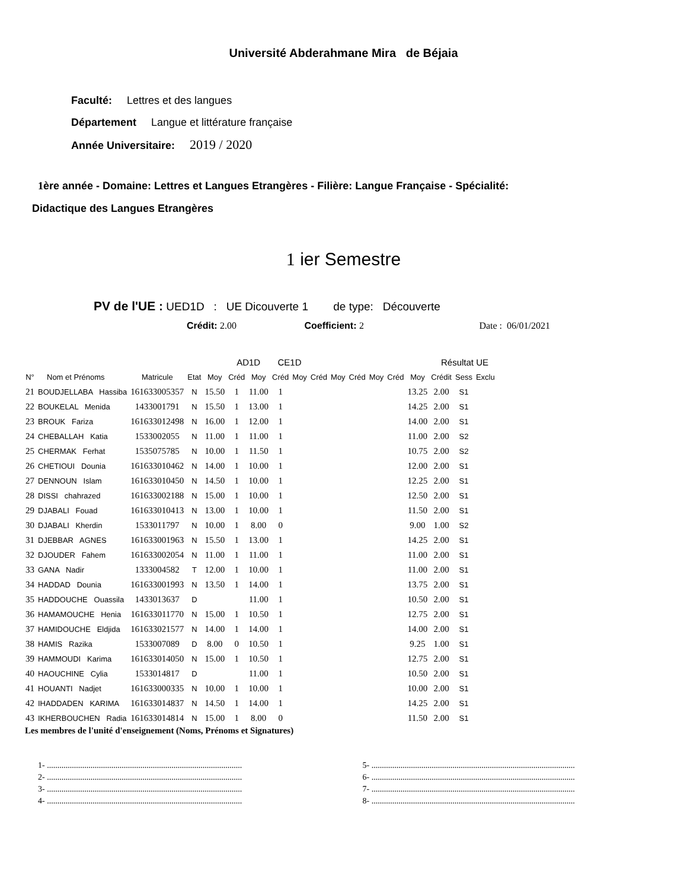Université Abderahmane Mira de Béjaia
Faculté: Lettres et des langues
Département Langue et littérature française
Année Universitaire: 2019 / 2020
1ère année - Domaine: Lettres et Langues Etrangères - Filière: Langue Française - Spécialité:
Didactique des Langues Etrangères
1 ier Semestre
PV de l'UE : UED1D : UE Dicouverte 1 de type: Découverte
Crédit: 2.00 Coefficient: 2 Date : 06/01/2021
| | | | | | AD1D | | CE1D | | | | | | | | Résultat UE | | | |
| --- | --- | --- | --- | --- | --- | --- | --- | --- | --- | --- | --- | --- | --- | --- | --- | --- | --- | --- |
| N° | Nom et Prénoms | Matricule | Etat | Moy | Créd | Moy | Créd | Moy | Créd | Moy | Créd | Moy | Créd | Moy | Crédit | Sess | Exclu | |
| 21 | BOUDJELLABA Hassiba | 161633005357 | N | 15.50 | 1 | 11.00 | 1 | | | | | | | 13.25 | 2.00 | S1 | | |
| 22 | BOUKELAL Menida | 1433001791 | N | 15.50 | 1 | 13.00 | 1 | | | | | | | 14.25 | 2.00 | S1 | | |
| 23 | BROUK Fariza | 161633012498 | N | 16.00 | 1 | 12.00 | 1 | | | | | | | 14.00 | 2.00 | S1 | | |
| 24 | CHEBALLAH Katia | 1533002055 | N | 11.00 | 1 | 11.00 | 1 | | | | | | | 11.00 | 2.00 | S2 | | |
| 25 | CHERMAK Ferhat | 1535075785 | N | 10.00 | 1 | 11.50 | 1 | | | | | | | 10.75 | 2.00 | S2 | | |
| 26 | CHETIOUI Dounia | 161633010462 | N | 14.00 | 1 | 10.00 | 1 | | | | | | | 12.00 | 2.00 | S1 | | |
| 27 | DENNOUN Islam | 161633010450 | N | 14.50 | 1 | 10.00 | 1 | | | | | | | 12.25 | 2.00 | S1 | | |
| 28 | DISSI chahrazed | 161633002188 | N | 15.00 | 1 | 10.00 | 1 | | | | | | | 12.50 | 2.00 | S1 | | |
| 29 | DJABALI Fouad | 161633010413 | N | 13.00 | 1 | 10.00 | 1 | | | | | | | 11.50 | 2.00 | S1 | | |
| 30 | DJABALI Kherdin | 1533011797 | N | 10.00 | 1 | 8.00 | 0 | | | | | | | 9.00 | 1.00 | S2 | | |
| 31 | DJEBBAR AGNES | 161633001963 | N | 15.50 | 1 | 13.00 | 1 | | | | | | | 14.25 | 2.00 | S1 | | |
| 32 | DJOUDER Fahem | 161633002054 | N | 11.00 | 1 | 11.00 | 1 | | | | | | | 11.00 | 2.00 | S1 | | |
| 33 | GANA Nadir | 1333004582 | T | 12.00 | 1 | 10.00 | 1 | | | | | | | 11.00 | 2.00 | S1 | | |
| 34 | HADDAD Dounia | 161633001993 | N | 13.50 | 1 | 14.00 | 1 | | | | | | | 13.75 | 2.00 | S1 | | |
| 35 | HADDOUCHE Ouassila | 1433013637 | D | | | 11.00 | 1 | | | | | | | 10.50 | 2.00 | S1 | | |
| 36 | HAMAMOUCHE Henia | 161633011770 | N | 15.00 | 1 | 10.50 | 1 | | | | | | | 12.75 | 2.00 | S1 | | |
| 37 | HAMIDOUCHE Eldjida | 161633021577 | N | 14.00 | 1 | 14.00 | 1 | | | | | | | 14.00 | 2.00 | S1 | | |
| 38 | HAMIS Razika | 1533007089 | D | 8.00 | 0 | 10.50 | 1 | | | | | | | 9.25 | 1.00 | S1 | | |
| 39 | HAMMOUDI Karima | 161633014050 | N | 15.00 | 1 | 10.50 | 1 | | | | | | | 12.75 | 2.00 | S1 | | |
| 40 | HAOUCHINE Cylia | 1533014817 | D | | | 11.00 | 1 | | | | | | | 10.50 | 2.00 | S1 | | |
| 41 | HOUANTI Nadjet | 161633000335 | N | 10.00 | 1 | 10.00 | 1 | | | | | | | 10.00 | 2.00 | S1 | | |
| 42 | IHADDADEN KARIMA | 161633014837 | N | 14.50 | 1 | 14.00 | 1 | | | | | | | 14.25 | 2.00 | S1 | | |
| 43 | IKHERBOUCHEN Radia | 161633014814 | N | 15.00 | 1 | 8.00 | 0 | | | | | | | 11.50 | 2.00 | S1 | | |
Les membres de l'unité d'enseignement (Noms, Prénoms et Signatures)
1- ..............................................................................................
2- ..............................................................................................
3- ..............................................................................................
4- ..............................................................................................
5- ..................................................................................................
6- ..................................................................................................
7- ..................................................................................................
8- ..................................................................................................